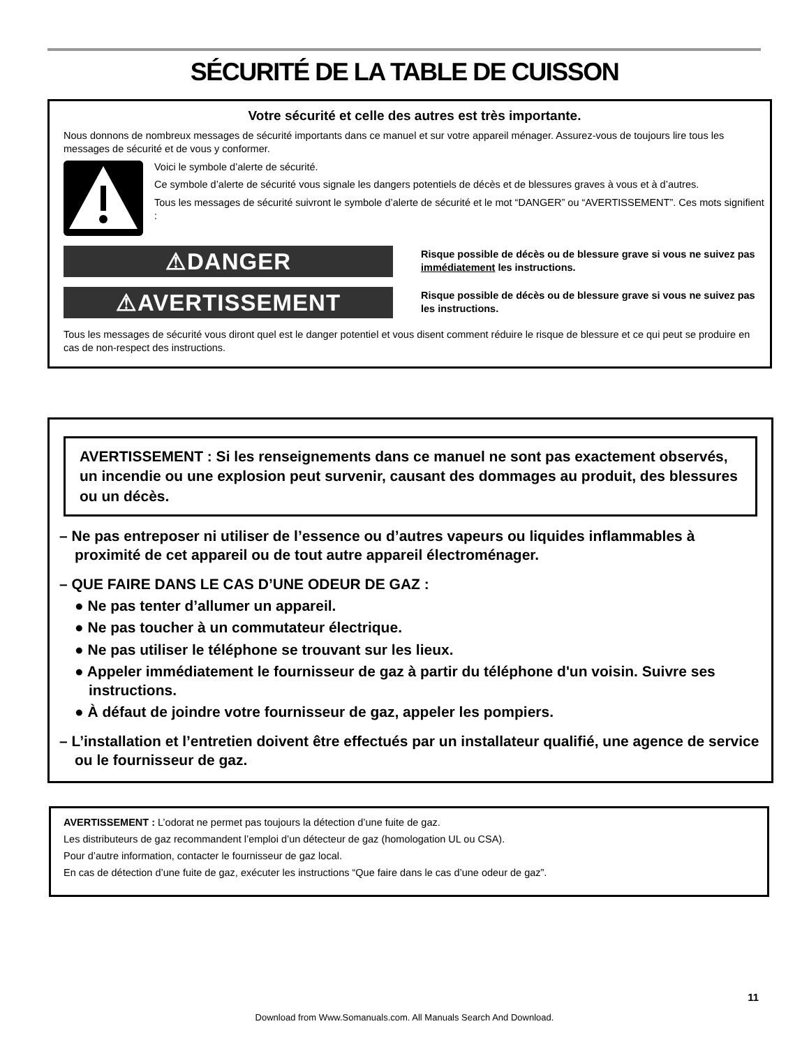SÉCURITÉ DE LA TABLE DE CUISSON
Votre sécurité et celle des autres est très importante.
Nous donnons de nombreux messages de sécurité importants dans ce manuel et sur votre appareil ménager. Assurez-vous de toujours lire tous les messages de sécurité et de vous y conformer.
Voici le symbole d’alerte de sécurité.
Ce symbole d’alerte de sécurité vous signale les dangers potentiels de décès et de blessures graves à vous et à d’autres.
Tous les messages de sécurité suivront le symbole d’alerte de sécurité et le mot “DANGER” ou “AVERTISSEMENT”. Ces mots signifient :
⚠DANGER
Risque possible de décès ou de blessure grave si vous ne suivez pas immédiatement les instructions.
⚠AVERTISSEMENT
Risque possible de décès ou de blessure grave si vous ne suivez pas les instructions.
Tous les messages de sécurité vous diront quel est le danger potentiel et vous disent comment réduire le risque de blessure et ce qui peut se produire en cas de non-respect des instructions.
AVERTISSEMENT : Si les renseignements dans ce manuel ne sont pas exactement observés, un incendie ou une explosion peut survenir, causant des dommages au produit, des blessures ou un décès.
– Ne pas entreposer ni utiliser de l’essence ou d’autres vapeurs ou liquides inflammables à proximité de cet appareil ou de tout autre appareil électroménager.
– QUE FAIRE DANS LE CAS D’UNE ODEUR DE GAZ :
● Ne pas tenter d’allumer un appareil.
● Ne pas toucher à un commutateur électrique.
● Ne pas utiliser le téléphone se trouvant sur les lieux.
● Appeler immédiatement le fournisseur de gaz à partir du téléphone d'un voisin. Suivre ses instructions.
● À défaut de joindre votre fournisseur de gaz, appeler les pompiers.
– L’installation et l’entretien doivent être effectués par un installateur qualifié, une agence de service ou le fournisseur de gaz.
AVERTISSEMENT : L’odorat ne permet pas toujours la détection d’une fuite de gaz.
Les distributeurs de gaz recommandent l’emploi d’un détecteur de gaz (homologation UL ou CSA).
Pour d’autre information, contacter le fournisseur de gaz local.
En cas de détection d’une fuite de gaz, exécuter les instructions “Que faire dans le cas d’une odeur de gaz”.
11
Download from Www.Somanuals.com. All Manuals Search And Download.